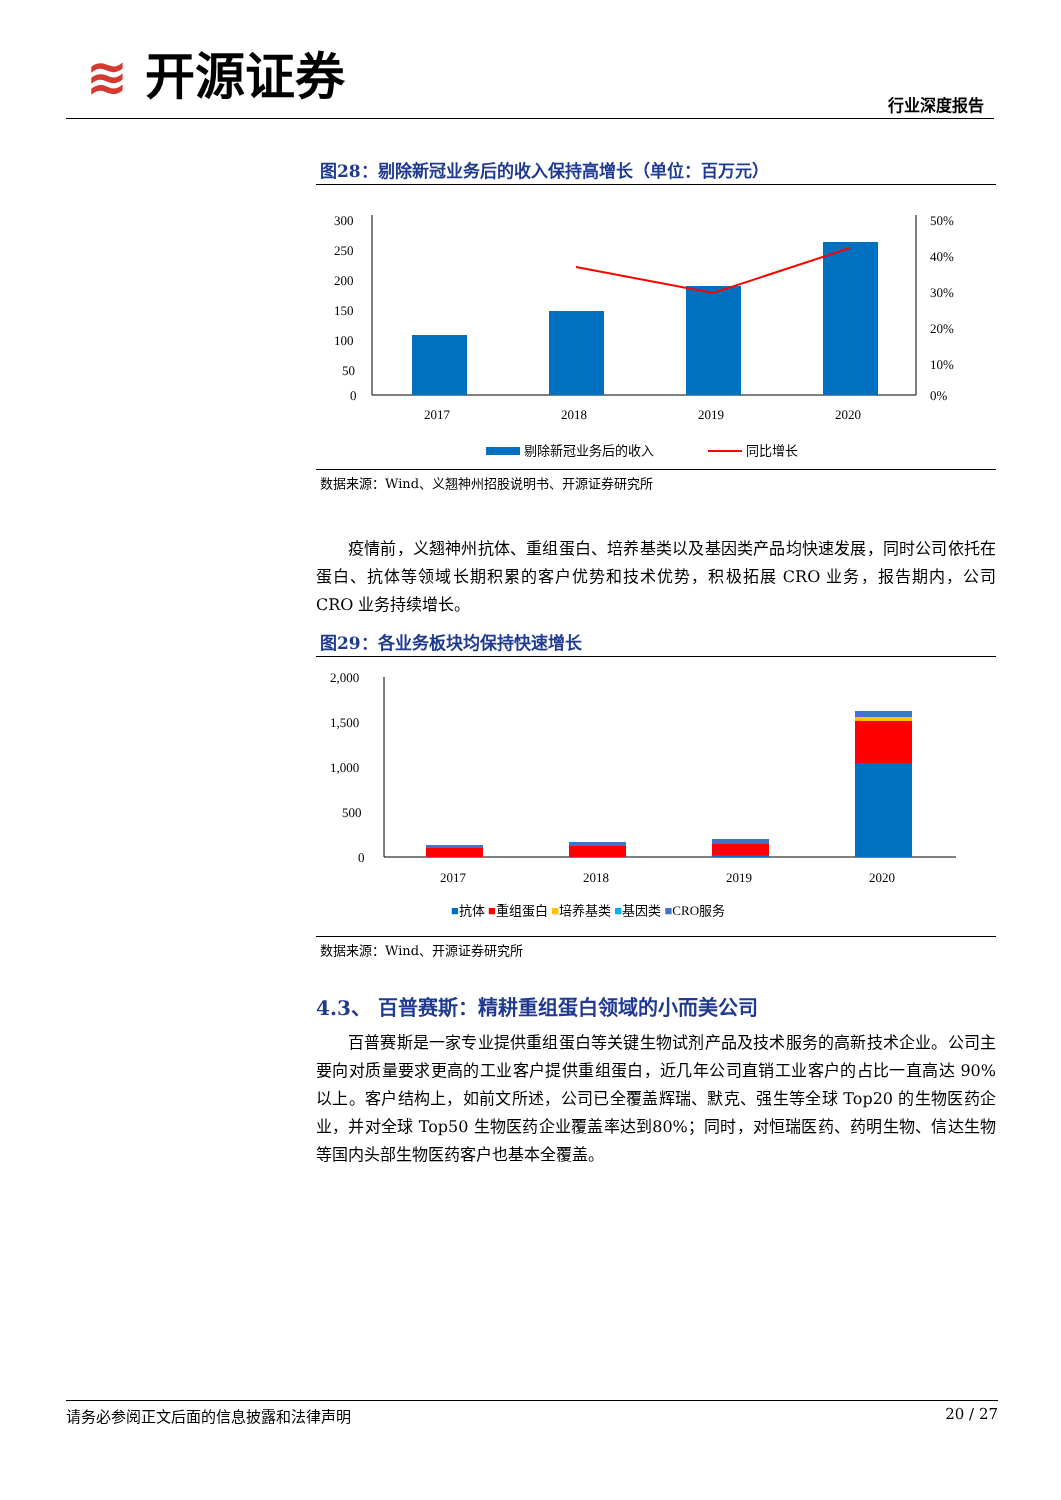≋ 开源证券
行业深度报告
图28：剔除新冠业务后的收入保持高增长（单位：百万元）
300
250
200
150
100
50
0
50%
40%
30%
20%
10%
0%
2017
2018
2019
2020
剔除新冠业务后的收入
同比增长
数据来源：Wind、义翘神州招股说明书、开源证券研究所
疫情前，义翘神州抗体、重组蛋白、培养基类以及基因类产品均快速发展，同时公司依托在蛋白、抗体等领域长期积累的客户优势和技术优势，积极拓展 CRO 业务，报告期内，公司 CRO 业务持续增长。
图29：各业务板块均保持快速增长
2,000
1,500
1,000
500
0
2017
2018
2019
2020
■抗体 ■重组蛋白 ■培养基类 ■基因类 ■CRO服务
数据来源：Wind、开源证券研究所
4.3、 百普赛斯：精耕重组蛋白领域的小而美公司
百普赛斯是一家专业提供重组蛋白等关键生物试剂产品及技术服务的高新技术企业。公司主要向对质量要求更高的工业客户提供重组蛋白，近几年公司直销工业客户的占比一直高达 90%以上。客户结构上，如前文所述，公司已全覆盖辉瑞、默克、强生等全球 Top20 的生物医药企业，并对全球 Top50 生物医药企业覆盖率达到80%；同时，对恒瑞医药、药明生物、信达生物等国内头部生物医药客户也基本全覆盖。
请务必参阅正文后面的信息披露和法律声明 20 / 27